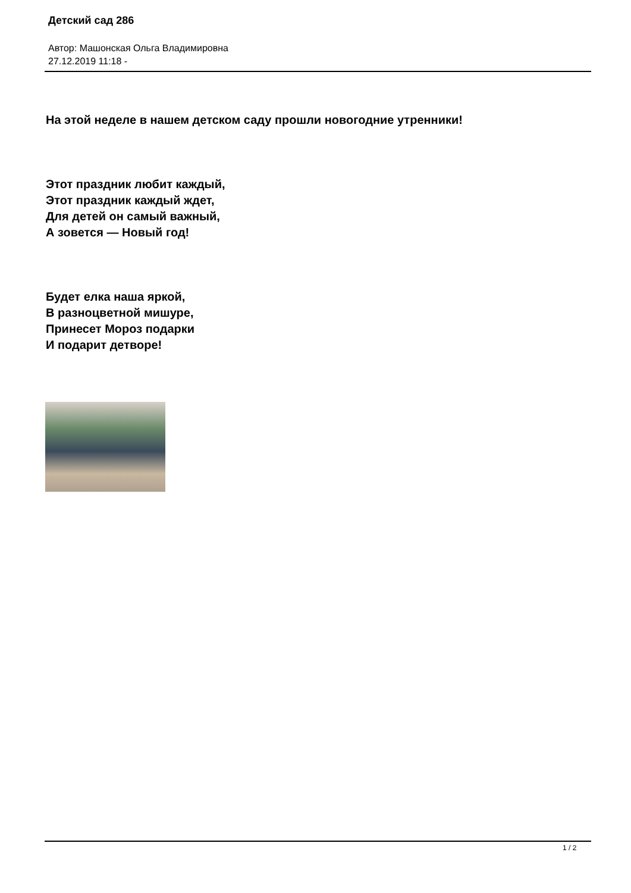Детский сад 286
Автор: Машонская Ольга Владимировна
27.12.2019 11:18 -
На этой неделе в нашем детском саду прошли новогодние утренники!
Этот праздник любит каждый,
Этот праздник каждый ждет,
Для детей он самый важный,
А зовется — Новый год!
Будет елка наша яркой,
В разноцветной мишуре,
Принесет Мороз подарки
И подарит детворе!
1 / 2